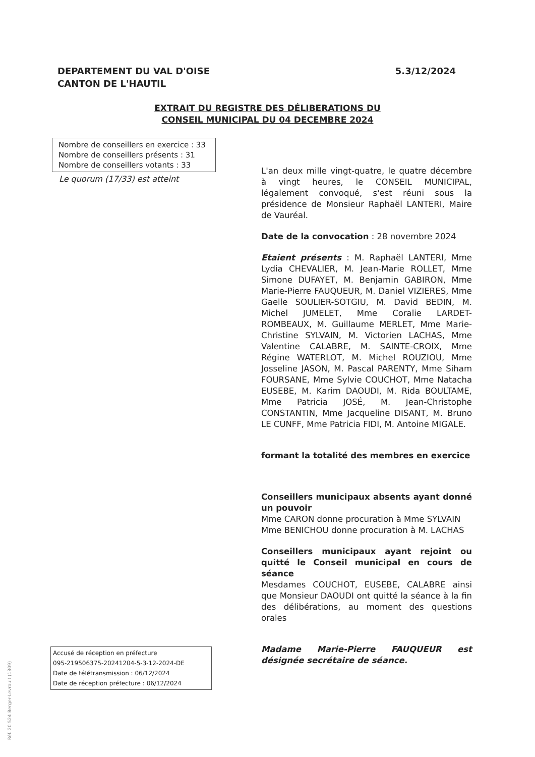DEPARTEMENT DU VAL D'OISE
CANTON DE L'HAUTIL
5.3/12/2024
EXTRAIT DU REGISTRE DES DÉLIBERATIONS DU
CONSEIL MUNICIPAL DU 04 DECEMBRE 2024
Nombre de conseillers en exercice : 33
Nombre de conseillers présents : 31
Nombre de conseillers votants : 33
Le quorum (17/33) est atteint
L'an deux mille vingt-quatre, le quatre décembre à vingt heures, le CONSEIL MUNICIPAL, légalement convoqué, s'est réuni sous la présidence de Monsieur Raphaël LANTERI, Maire de Vauréal.
Date de la convocation : 28 novembre 2024
Etaient présents : M. Raphaël LANTERI, Mme Lydia CHEVALIER, M. Jean-Marie ROLLET, Mme Simone DUFAYET, M. Benjamin GABIRON, Mme Marie-Pierre FAUQUEUR, M. Daniel VIZIERES, Mme Gaelle SOULIER-SOTGIU, M. David BEDIN, M. Michel JUMELET, Mme Coralie LARDET-ROMBEAUX, M. Guillaume MERLET, Mme Marie-Christine SYLVAIN, M. Victorien LACHAS, Mme Valentine CALABRE, M. SAINTE-CROIX, Mme Régine WATERLOT, M. Michel ROUZIOU, Mme Josseline JASON, M. Pascal PARENTY, Mme Siham FOURSANE, Mme Sylvie COUCHOT, Mme Natacha EUSEBE, M. Karim DAOUDI, M. Rida BOULTAME, Mme Patricia JOSÉ, M. Jean-Christophe CONSTANTIN, Mme Jacqueline DISANT, M. Bruno LE CUNFF, Mme Patricia FIDI, M. Antoine MIGALE.
formant la totalité des membres en exercice
Conseillers municipaux absents ayant donné un pouvoir
Mme CARON donne procuration à Mme SYLVAIN
Mme BENICHOU donne procuration à M. LACHAS
Conseillers municipaux ayant rejoint ou quitté le Conseil municipal en cours de séance
Mesdames COUCHOT, EUSEBE, CALABRE ainsi que Monsieur DAOUDI ont quitté la séance à la fin des délibérations, au moment des questions orales
Madame Marie-Pierre FAUQUEUR est désignée secrétaire de séance.
Accusé de réception en préfecture
095-219506375-20241204-5-3-12-2024-DE
Date de télétransmission : 06/12/2024
Date de réception préfecture : 06/12/2024
Réf. 20 524 Berger-Levrault (1309)